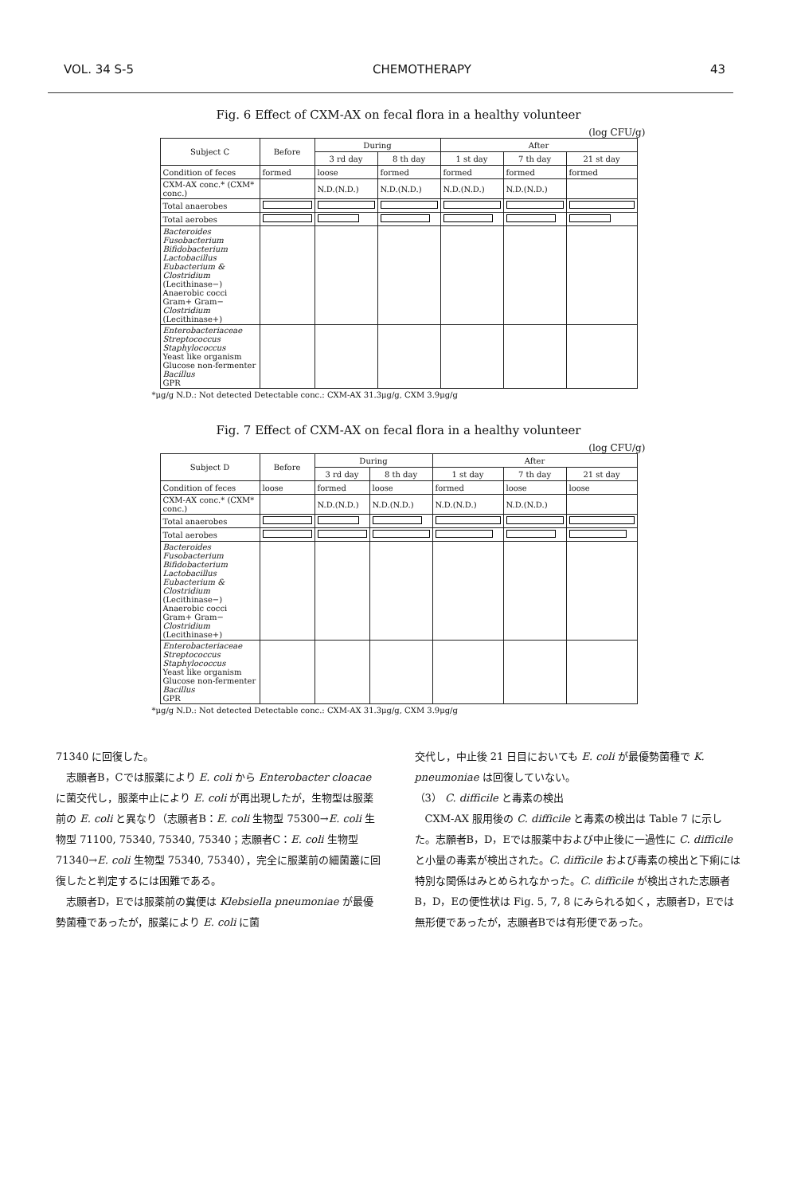VOL. 34 S-5 CHEMOTHERAPY 43
Fig. 6 Effect of CXM-AX on fecal flora in a healthy volunteer
(log CFU/g)
| Subject C | Before | During | | After | | |
| --- | --- | --- | --- | --- | --- | --- |
| | | 3 rd day | 8 th day | 1 st day | 7 th day | 21 st day |
| Condition of feces | formed | loose | formed | formed | formed | formed |
| CXM-AX conc.* (CXM* conc.) | | N.D.(N.D.) | N.D.(N.D.) | N.D.(N.D.) | N.D.(N.D.) | |
| Total anaerobes | | | | | | |
| Total aerobes | | | | | | |
| Bacteroides Fusobacterium Bifidobacterium Lactobacillus Eubacterium & Clostridium (Lecithinase−) Anaerobic cocci Gram+ Gram− Clostridium (Lecithinase+) | | | | | | |
| Enterobacteriaceae Streptococcus Staphylococcus Yeast like organism Glucose non-fermenter Bacillus GPR | | | | | | |
*μg/g N.D.: Not detected Detectable conc.: CXM-AX 31.3μg/g, CXM 3.9μg/g
Fig. 7 Effect of CXM-AX on fecal flora in a healthy volunteer
(log CFU/g)
| Subject D | Before | During | | After | | |
| --- | --- | --- | --- | --- | --- | --- |
| | | 3 rd day | 8 th day | 1 st day | 7 th day | 21 st day |
| Condition of feces | loose | formed | loose | formed | loose | loose |
| CXM-AX conc.* (CXM* conc.) | | N.D.(N.D.) | N.D.(N.D.) | N.D.(N.D.) | N.D.(N.D.) | |
| Total anaerobes | | | | | | |
| Total aerobes | | | | | | |
| Bacteroides Fusobacterium Bifidobacterium Lactobacillus Eubacterium & Clostridium (Lecithinase−) Anaerobic cocci Gram+ Gram− Clostridium (Lecithinase+) | | | | | | |
| Enterobacteriaceae Streptococcus Staphylococcus Yeast like organism Glucose non-fermenter Bacillus GPR | | | | | | |
*μg/g N.D.: Not detected Detectable conc.: CXM-AX 31.3μg/g, CXM 3.9μg/g
71340 に回復した。
　志願者B，Cでは服薬により E. coli から Enterobacter cloacae に菌交代し，服薬中止により E. coli が再出現したが，生物型は服薬前の E. coli と異なり（志願者B：E. coli 生物型 75300→E. coli 生物型 71100, 75340, 75340, 75340；志願者C：E. coli 生物型 71340→E. coli 生物型 75340, 75340），完全に服薬前の細菌叢に回復したと判定するには困難である。
　志願者D，Eでは服薬前の糞便は Klebsiella pneumoniae が最優勢菌種であったが，服薬により E. coli に菌
交代し，中止後 21 日目においても E. coli が最優勢菌種で K. pneumoniae は回復していない。
（3） C. difficile と毒素の検出
　CXM-AX 服用後の C. difficile と毒素の検出は Table 7 に示した。志願者B，D，Eでは服薬中および中止後に一過性に C. difficile と小量の毒素が検出された。C. difficile および毒素の検出と下痢には特別な関係はみとめられなかった。C. difficile が検出された志願者B，D，Eの便性状は Fig. 5, 7, 8 にみられる如く，志願者D，Eでは無形便であったが，志願者Bでは有形便であった。